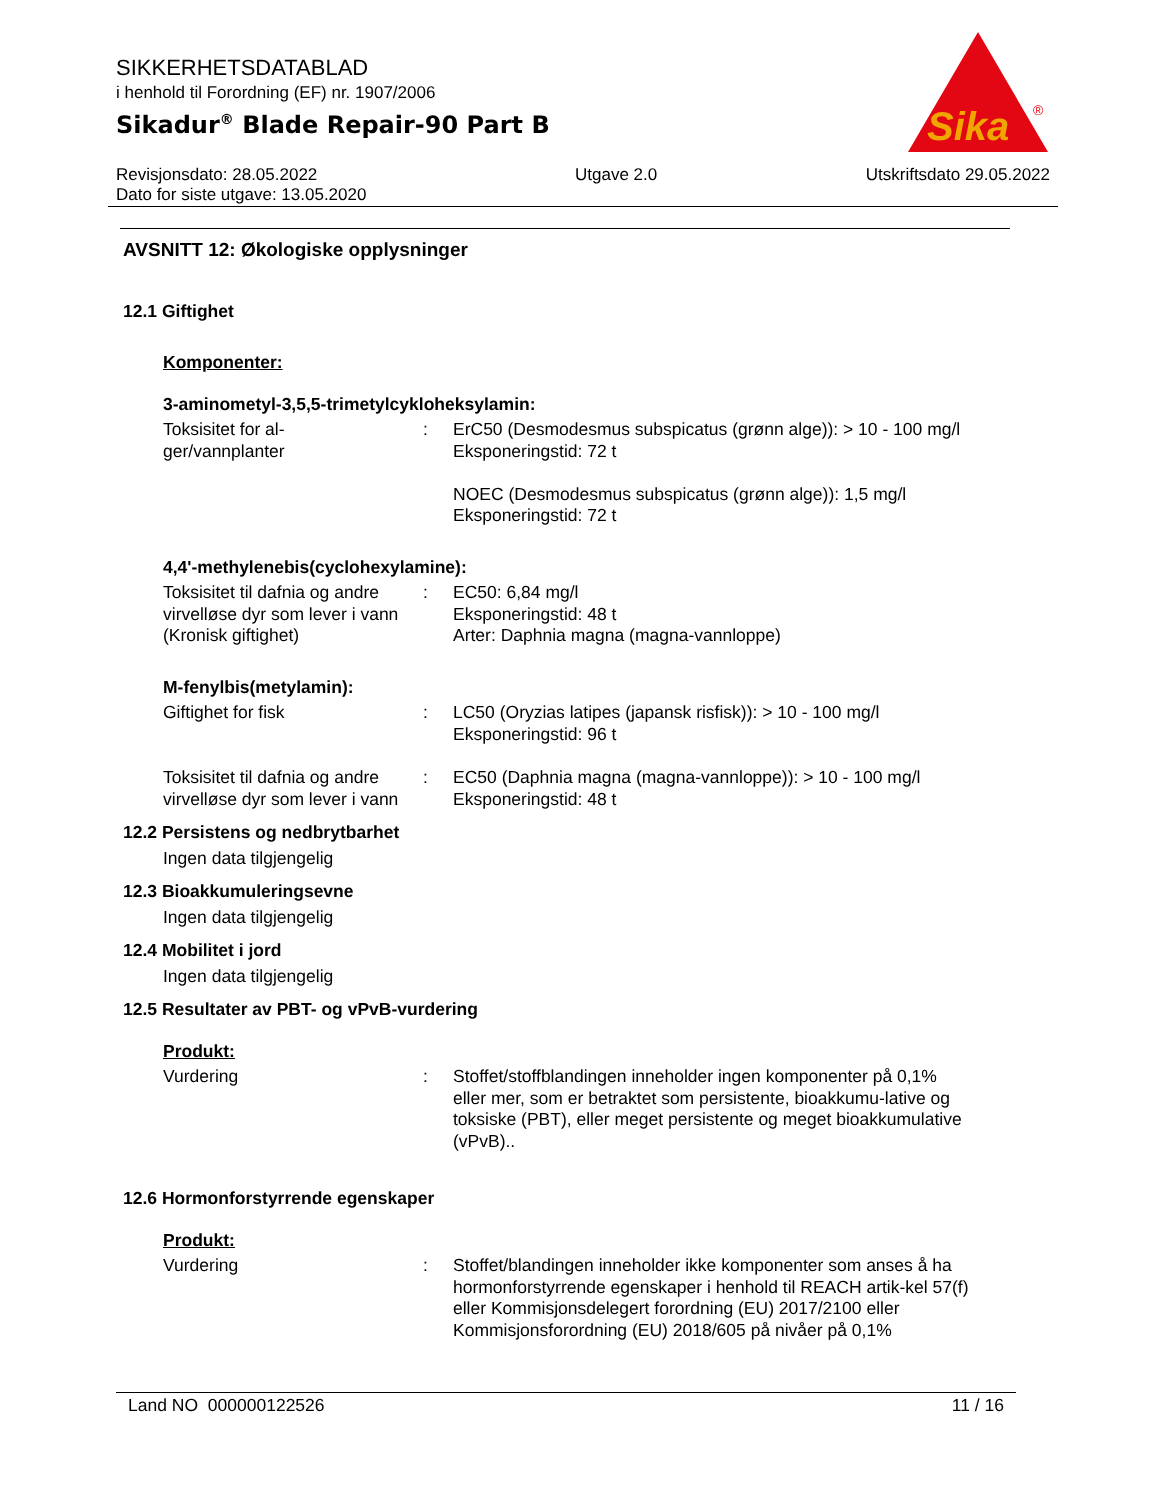SIKKERHETSDATABLAD
i henhold til Forordning (EF) nr. 1907/2006
Sikadur<sup>®</sup> Blade Repair-90 Part B
Revisjonsdato: 28.05.2022
Dato for siste utgave: 13.05.2020
Utgave 2.0 Utskriftsdato 29.05.2022
Sika
®
AVSNITT 12: Økologiske opplysninger
12.1 Giftighet
Komponenter:
3-aminometyl-3,5,5-trimetylcykloheksylamin:
Toksisitet for al-
ger/vannplanter
: ErC50 (Desmodesmus subspicatus (grønn alge)): > 10 - 100 mg/l
Eksponeringstid: 72 t
NOEC (Desmodesmus subspicatus (grønn alge)): 1,5 mg/l
Eksponeringstid: 72 t
4,4'-methylenebis(cyclohexylamine):
Toksisitet til dafnia og andre virvelløse dyr som lever i vann (Kronisk giftighet)
: EC50: 6,84 mg/l
Eksponeringstid: 48 t
Arter: Daphnia magna (magna-vannloppe)
M-fenylbis(metylamin):
Giftighet for fisk : LC50 (Oryzias latipes (japansk risfisk)): > 10 - 100 mg/l
Eksponeringstid: 96 t
Toksisitet til dafnia og andre virvelløse dyr som lever i vann
: EC50 (Daphnia magna (magna-vannloppe)): > 10 - 100 mg/l
Eksponeringstid: 48 t
12.2 Persistens og nedbrytbarhet
Ingen data tilgjengelig
12.3 Bioakkumuleringsevne
Ingen data tilgjengelig
12.4 Mobilitet i jord
Ingen data tilgjengelig
12.5 Resultater av PBT- og vPvB-vurdering
Produkt:
Vurdering : Stoffet/stoffblandingen inneholder ingen komponenter på 0,1% eller mer, som er betraktet som persistente, bioakkumu-lative og toksiske (PBT), eller meget persistente og meget bioakkumulative (vPvB)..
12.6 Hormonforstyrrende egenskaper
Produkt:
Vurdering : Stoffet/blandingen inneholder ikke komponenter som anses å ha hormonforstyrrende egenskaper i henhold til REACH artik-kel 57(f) eller Kommisjonsdelegert forordning (EU) 2017/2100 eller Kommisjonsforordning (EU) 2018/605 på nivåer på 0,1%
Land NO 000000122526 11 / 16